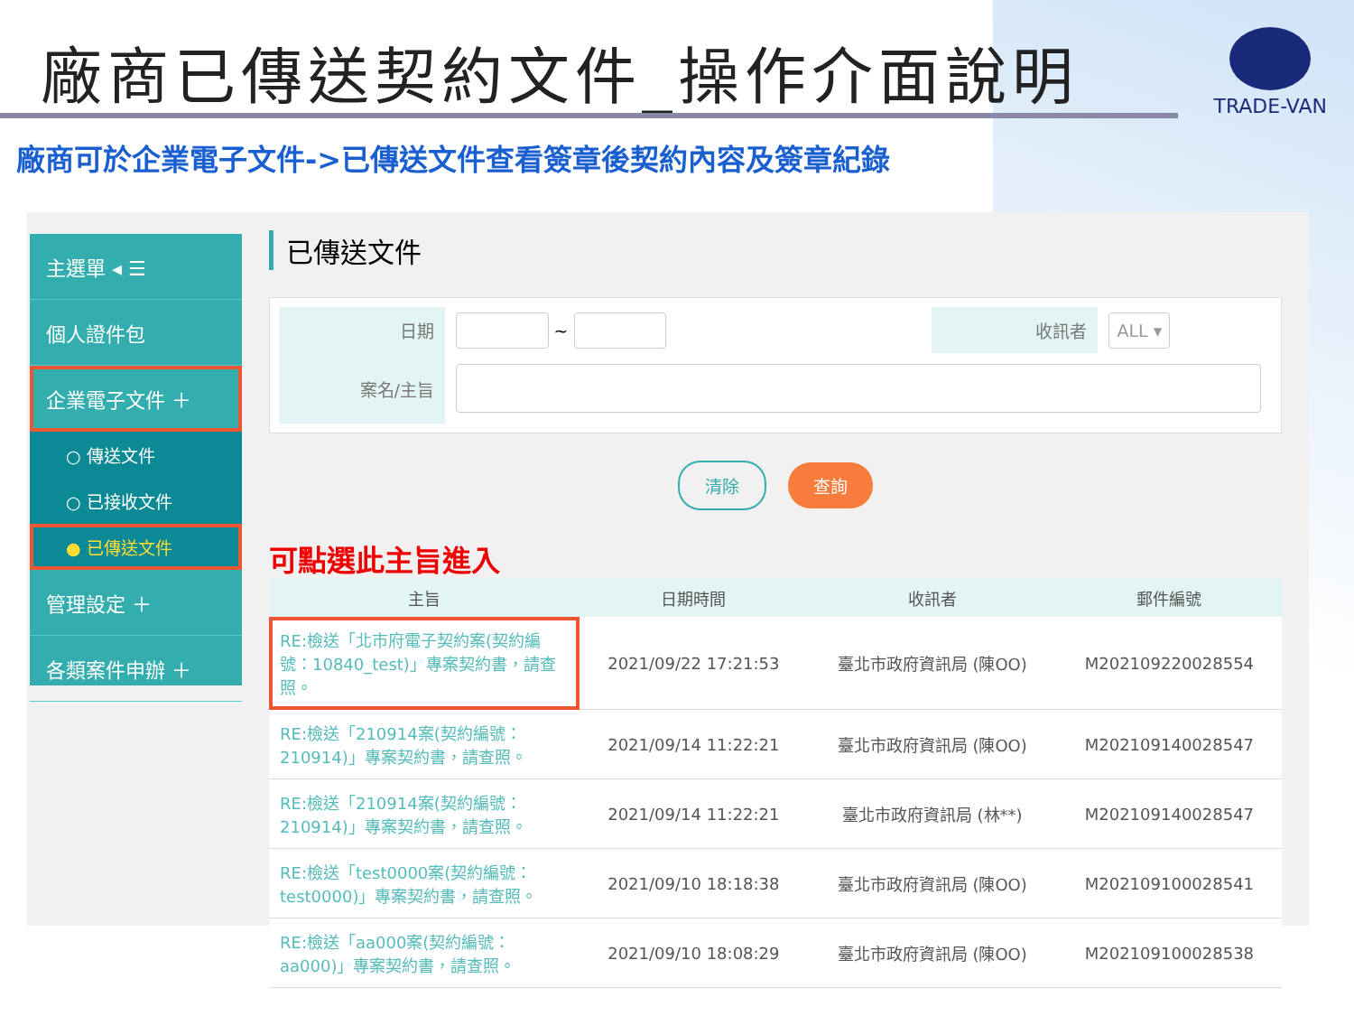廠商已傳送契約文件_操作介面說明
TRADE-VAN
廠商可於企業電子文件->已傳送文件查看簽章後契約內容及簽章紀錄
主選單 ◂ ☰
個人證件包
企業電子文件 ＋
○ 傳送文件
○ 已接收文件
● 已傳送文件
管理設定 ＋
各類案件申辦 ＋
已傳送文件
| 日期 | ~ | 收訊者 | ALL ▾ |
| 案名/主旨 | | | |
清除 查詢
可點選此主旨進入
| 主旨 | 日期時間 | 收訊者 | 郵件編號 |
| --- | --- | --- | --- |
| RE:檢送「北市府電子契約案(契約編號：10840_test)」專案契約書，請查照。 | 2021/09/22 17:21:53 | 臺北市政府資訊局 (陳OO) | M202109220028554 |
| RE:檢送「210914案(契約編號：210914)」專案契約書，請查照。 | 2021/09/14 11:22:21 | 臺北市政府資訊局 (陳OO) | M202109140028547 |
| RE:檢送「210914案(契約編號：210914)」專案契約書，請查照。 | 2021/09/14 11:22:21 | 臺北市政府資訊局 (林**) | M202109140028547 |
| RE:檢送「test0000案(契約編號：test0000)」專案契約書，請查照。 | 2021/09/10 18:18:38 | 臺北市政府資訊局 (陳OO) | M202109100028541 |
| RE:檢送「aa000案(契約編號：aa000)」專案契約書，請查照。 | 2021/09/10 18:08:29 | 臺北市政府資訊局 (陳OO) | M202109100028538 |